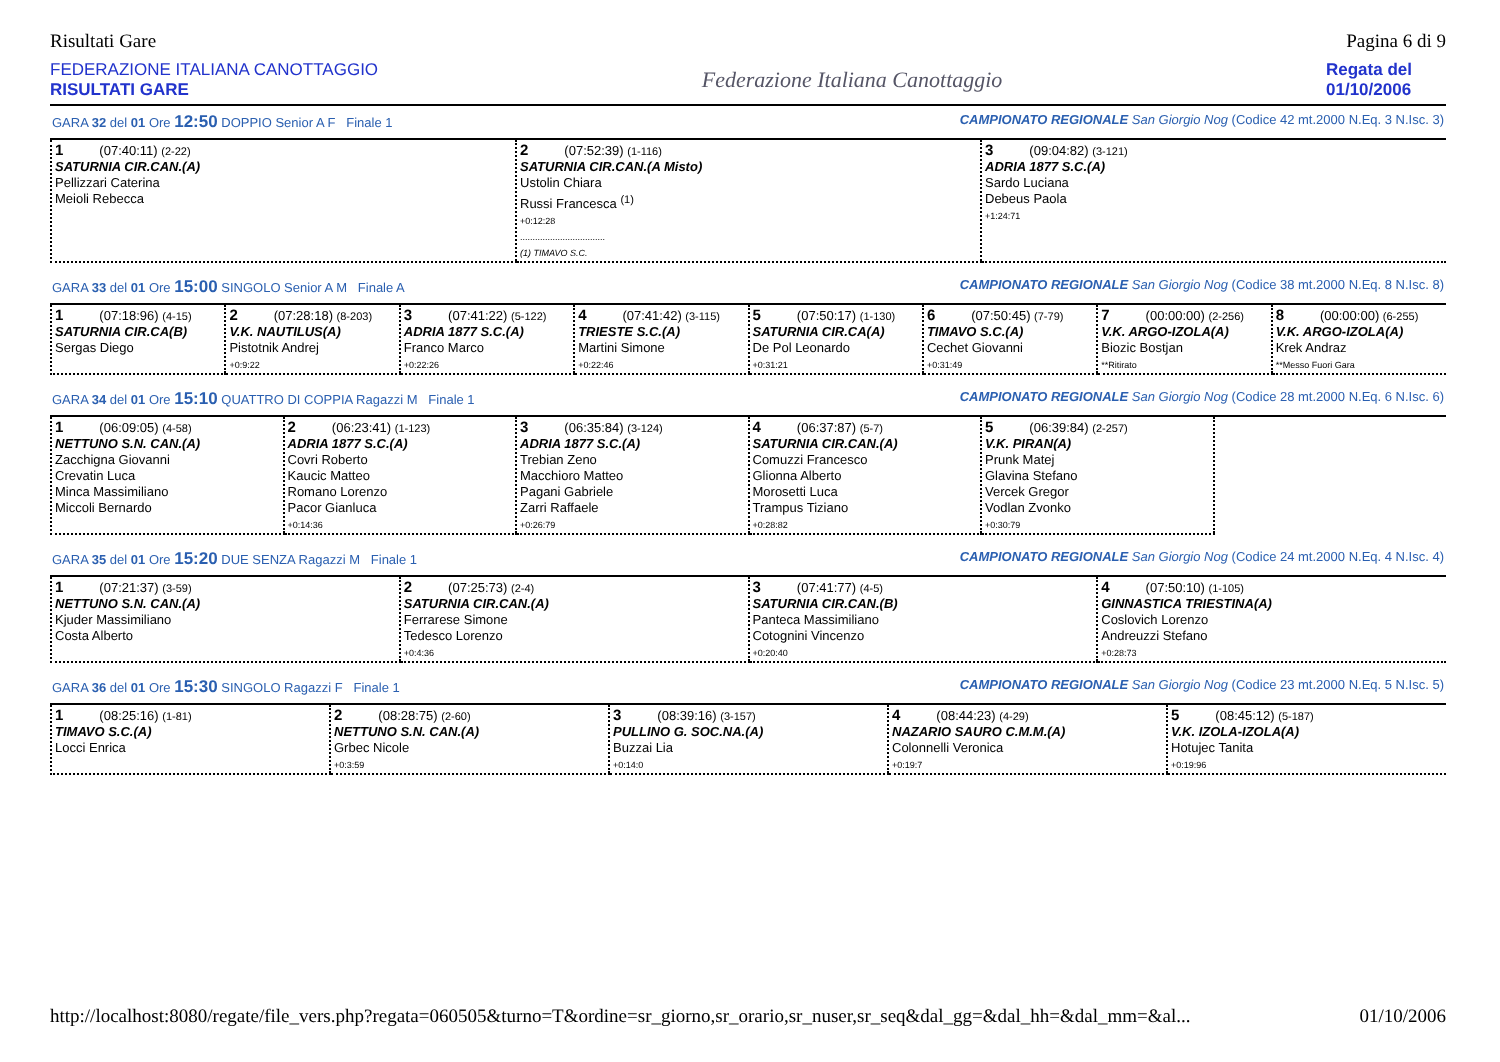Risultati Gare Pagina 6 di 9
FEDERAZIONE ITALIANA CANOTTAGGIO
RISULTATI GARE
Federazione Italiana Canottaggio
Regata del 01/10/2006
GARA 32 del 01 Ore 12:50 DOPPIO Senior A F Finale 1 CAMPIONATO REGIONALE San Giorgio Nog (Codice 42 mt.2000 N.Eq. 3 N.Isc. 3)
| 1 (07:40:11) (2-22) SATURNIA CIR.CAN.(A) Pellizzari Caterina Meioli Rebecca | 2 (07:52:39) (1-116) SATURNIA CIR.CAN.(A Misto) Ustolin Chiara Russi Francesca <sup>(1)</sup> +0:12:28 .................................. (1) TIMAVO S.C. | 3 (09:04:82) (3-121) ADRIA 1877 S.C.(A) Sardo Luciana Debeus Paola +1:24:71 |
GARA 33 del 01 Ore 15:00 SINGOLO Senior A M Finale A CAMPIONATO REGIONALE San Giorgio Nog (Codice 38 mt.2000 N.Eq. 8 N.Isc. 8)
| 1 (07:18:96) (4-15) SATURNIA CIR.CA(B) Sergas Diego | 2 (07:28:18) (8-203) V.K. NAUTILUS(A) Pistotnik Andrej +0:9:22 | 3 (07:41:22) (5-122) ADRIA 1877 S.C.(A) Franco Marco +0:22:26 | 4 (07:41:42) (3-115) TRIESTE S.C.(A) Martini Simone +0:22:46 | 5 (07:50:17) (1-130) SATURNIA CIR.CA(A) De Pol Leonardo +0:31:21 | 6 (07:50:45) (7-79) TIMAVO S.C.(A) Cechet Giovanni +0:31:49 | 7 (00:00:00) (2-256) V.K. ARGO-IZOLA(A) Biozic Bostjan **Ritirato | 8 (00:00:00) (6-255) V.K. ARGO-IZOLA(A) Krek Andraz **Messo Fuori Gara |
GARA 34 del 01 Ore 15:10 QUATTRO DI COPPIA Ragazzi M Finale 1 CAMPIONATO REGIONALE San Giorgio Nog (Codice 28 mt.2000 N.Eq. 6 N.Isc. 6)
| 1 (06:09:05) (4-58) NETTUNO S.N. CAN.(A) Zacchigna Giovanni Crevatin Luca Minca Massimiliano Miccoli Bernardo | 2 (06:23:41) (1-123) ADRIA 1877 S.C.(A) Covri Roberto Kaucic Matteo Romano Lorenzo Pacor Gianluca +0:14:36 | 3 (06:35:84) (3-124) ADRIA 1877 S.C.(A) Trebian Zeno Macchioro Matteo Pagani Gabriele Zarri Raffaele +0:26:79 | 4 (06:37:87) (5-7) SATURNIA CIR.CAN.(A) Comuzzi Francesco Glionna Alberto Morosetti Luca Trampus Tiziano +0:28:82 | 5 (06:39:84) (2-257) V.K. PIRAN(A) Prunk Matej Glavina Stefano Vercek Gregor Vodlan Zvonko +0:30:79 | |
GARA 35 del 01 Ore 15:20 DUE SENZA Ragazzi M Finale 1 CAMPIONATO REGIONALE San Giorgio Nog (Codice 24 mt.2000 N.Eq. 4 N.Isc. 4)
| 1 (07:21:37) (3-59) NETTUNO S.N. CAN.(A) Kjuder Massimiliano Costa Alberto | 2 (07:25:73) (2-4) SATURNIA CIR.CAN.(A) Ferrarese Simone Tedesco Lorenzo +0:4:36 | 3 (07:41:77) (4-5) SATURNIA CIR.CAN.(B) Panteca Massimiliano Cotognini Vincenzo +0:20:40 | 4 (07:50:10) (1-105) GINNASTICA TRIESTINA(A) Coslovich Lorenzo Andreuzzi Stefano +0:28:73 |
GARA 36 del 01 Ore 15:30 SINGOLO Ragazzi F Finale 1 CAMPIONATO REGIONALE San Giorgio Nog (Codice 23 mt.2000 N.Eq. 5 N.Isc. 5)
| 1 (08:25:16) (1-81) TIMAVO S.C.(A) Locci Enrica | 2 (08:28:75) (2-60) NETTUNO S.N. CAN.(A) Grbec Nicole +0:3:59 | 3 (08:39:16) (3-157) PULLINO G. SOC.NA.(A) Buzzai Lia +0:14:0 | 4 (08:44:23) (4-29) NAZARIO SAURO C.M.M.(A) Colonnelli Veronica +0:19:7 | 5 (08:45:12) (5-187) V.K. IZOLA-IZOLA(A) Hotujec Tanita +0:19:96 |
http://localhost:8080/regate/file_vers.php?regata=060505&turno=T&ordine=sr_giorno,sr_orario,sr_nuser,sr_seq&dal_gg=&dal_hh=&dal_mm=&al... 01/10/2006